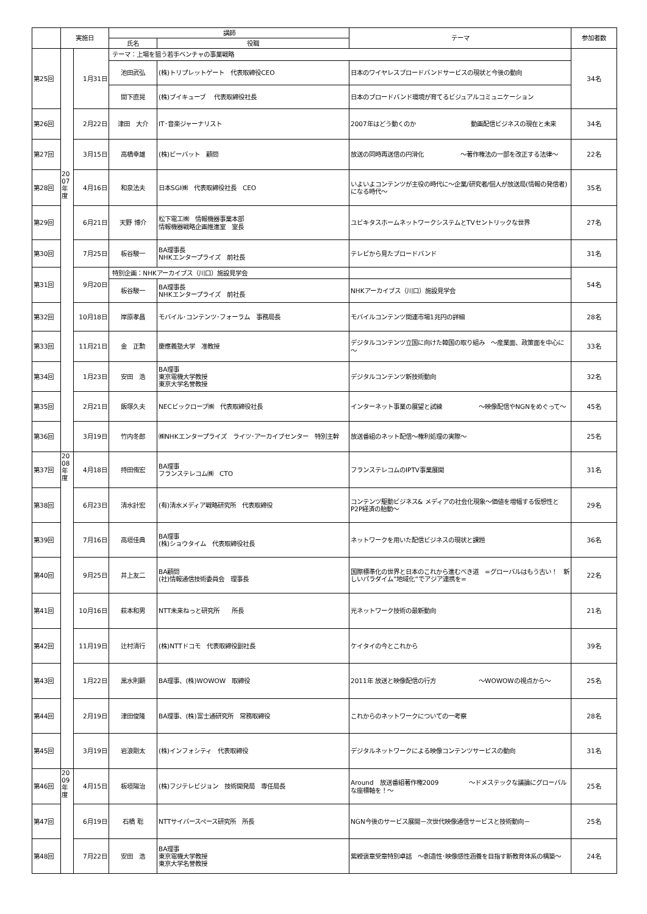| | 実施日 | | 講師 | | テーマ | 参加者数 |
| --- | --- | --- | --- | --- | --- | --- |
| | | | 氏名 | 役職 | | |
| 第25回 | | 1月31日 | テーマ：上場を狙う若手ベンチャの事業戦略 | | | 34名 |
| | | | 池田武弘 | (株)トリプレットゲート 代表取締役CEO | 日本のワイヤレスブロードバンドサービスの現状と今後の動向 | |
| | | | 間下直晃 | (株)ブイキューブ 代表取締役社長 | 日本のブロードバンド環境が育てるビジュアルコミュニケーション | |
| 第26回 | | 2月22日 | 津田 大介 | IT･音楽ジャーナリスト | 2007年はどう動くのか 動画配信ビジネスの現在と未来 | 34名 |
| 第27回 | | 3月15日 | 高橋幸雄 | (株)ビーバット 顧問 | 放送の同時再送信の円滑化 ～著作権法の一部を改正する法律～ | 22名 |
| 第28回 | 20 07 年 度 | 4月16日 | 和泉法夫 | 日本SGI㈱ 代表取締役社長 CEO | いよいよコンテンツが主役の時代に～企業/研究者/個人が放送局(情報の発信者)になる時代～ | 35名 |
| 第29回 | | 6月21日 | 天野 博介 | 松下電工㈱ 情報機器事業本部 情報機器戦略企画推進室 室長 | ユビキタスホームネットワークシステムとTVセントリックな世界 | 27名 |
| 第30回 | | 7月25日 | 板谷駿一 | BA理事長 NHKエンタープライズ 前社長 | テレビから見たブロードバンド | 31名 |
| 第31回 | | 9月20日 | 特別企画：NHKアーカイブス（川口）施設見学会 | | | 54名 |
| | | | 板谷駿一 | BA理事長 NHKエンタープライズ 前社長 | NHKアーカイブス（川口）施設見学会 | |
| 第32回 | | 10月18日 | 岸原孝昌 | モバイル･コンテンツ･フォーラム 事務局長 | モバイルコンテンツ関連市場1兆円の詳細 | 28名 |
| 第33回 | | 11月21日 | 金 正勲 | 慶應義塾大学 准教授 | デジタルコンテンツ立国に向けた韓国の取り組み ～産業面、政策面を中心に～ | 33名 |
| 第34回 | | 1月23日 | 安田 浩 | BA理事 東京電機大学教授 東京大学名誉教授 | デジタルコンテンツ新技術動向 | 32名 |
| 第35回 | | 2月21日 | 飯塚久夫 | NECビックローブ㈱ 代表取締役社長 | インターネット事業の展望と試練 ～映像配信やNGNをめぐって～ | 45名 |
| 第36回 | | 3月19日 | 竹内冬郎 | ㈱NHKエンタープライズ ライツ･アーカイブセンター 特別主幹 | 放送番組のネット配信～権利処理の実際～ | 25名 |
| 第37回 | 20 08 年 度 | 4月18日 | 持田侑宏 | BA理事 フランステレコム㈱ CTO | フランステレコムのIPTV事業展開 | 31名 |
| 第38回 | | 6月23日 | 清水計宏 | (有)清水メディア戦略研究所 代表取締役 | コンテンツ駆動ビジネス& メディアの社会化現象～価値を増幅する仮想性とP2P経済の胎動～ | 29名 |
| 第39回 | | 7月16日 | 高垣佳典 | BA理事 (株)ショウタイム 代表取締役社長 | ネットワークを用いた配信ビジネスの現状と課題 | 36名 |
| 第40回 | | 9月25日 | 井上友二 | BA顧問 (社)情報通信技術委員会 理事長 | 国際標準化の世界と日本のこれから進むべき道 =グローバルはもう古い！ 新しいパラダイム”地域化”でアジア連携を= | 22名 |
| 第41回 | | 10月16日 | 萩本和男 | NTT未来ねっと研究所 所長 | 光ネットワーク技術の最新動向 | 21名 |
| 第42回 | | 11月19日 | 辻村清行 | (株)NTTドコモ 代表取締役副社長 | ケイタイの今とこれから | 39名 |
| 第43回 | | 1月22日 | 黒水則顯 | BA理事、(株)WOWOW 取締役 | 2011年 放送と映像配信の行方 ～WOWOWの視点から～ | 25名 |
| 第44回 | | 2月19日 | 津田俊隆 | BA理事、(株)富士通研究所 常務取締役 | これからのネットワークについての一考察 | 28名 |
| 第45回 | | 3月19日 | 岩浪剛太 | (株)インフォシティ 代表取締役 | デジタルネットワークによる映像コンテンツサービスの動向 | 31名 |
| 第46回 | 20 09 年 度 | 4月15日 | 板垣陽治 | (株)フジテレビジョン 技術開発局 専任局長 | Around 放送番組著作権2009 ～ドメステックな議論にグローバルな座標軸を！～ | 25名 |
| 第47回 | | 6月19日 | 石橋 聡 | NTTサイバースペース研究所 所長 | NGN今後のサービス展開－次世代映像通信サービスと技術動向－ | 25名 |
| 第48回 | | 7月22日 | 安田 浩 | BA理事 東京電機大学教授 東京大学名誉教授 | 紫綬褒章受章特別卓話 ～創造性･映像感性涵養を目指す新教育体系の構築～ | 24名 |